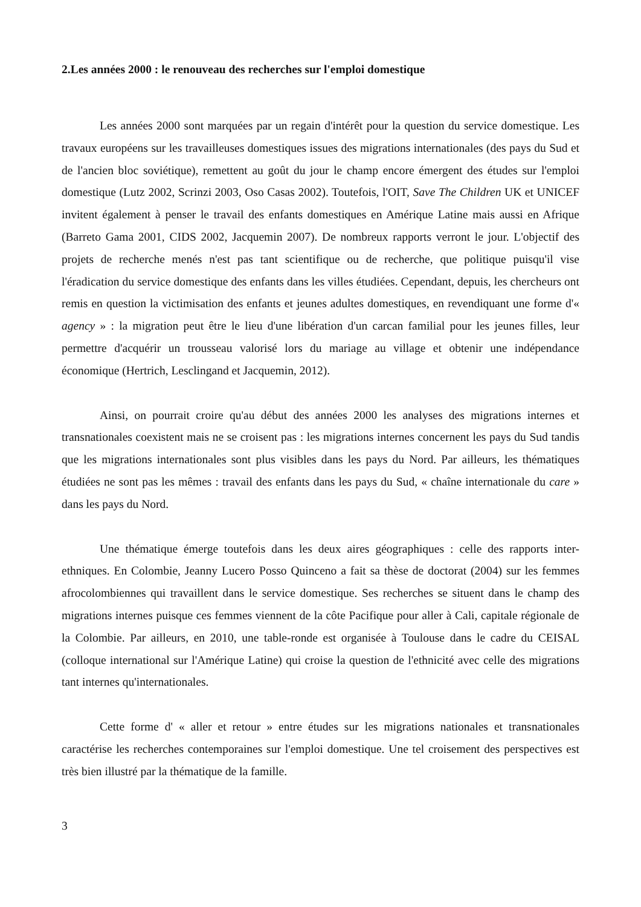2.Les années 2000 : le renouveau des recherches sur l'emploi domestique
Les années 2000 sont marquées par un regain d'intérêt pour la question du service domestique. Les travaux européens sur les travailleuses domestiques issues des migrations internationales (des pays du Sud et de l'ancien bloc soviétique), remettent au goût du jour le champ encore émergent des études sur l'emploi domestique (Lutz 2002, Scrinzi 2003, Oso Casas 2002). Toutefois, l'OIT, Save The Children UK et UNICEF invitent également à penser le travail des enfants domestiques en Amérique Latine mais aussi en Afrique (Barreto Gama 2001, CIDS 2002, Jacquemin 2007). De nombreux rapports verront le jour. L'objectif des projets de recherche menés n'est pas tant scientifique ou de recherche, que politique puisqu'il vise l'éradication du service domestique des enfants dans les villes étudiées. Cependant, depuis, les chercheurs ont remis en question la victimisation des enfants et jeunes adultes domestiques, en revendiquant une forme d'« agency » : la migration peut être le lieu d'une libération d'un carcan familial pour les jeunes filles, leur permettre d'acquérir un trousseau valorisé lors du mariage au village et obtenir une indépendance économique (Hertrich, Lesclingand et Jacquemin, 2012).
Ainsi, on pourrait croire qu'au début des années 2000 les analyses des migrations internes et transnationales coexistent mais ne se croisent pas : les migrations internes concernent les pays du Sud tandis que les migrations internationales sont plus visibles dans les pays du Nord. Par ailleurs, les thématiques étudiées ne sont pas les mêmes : travail des enfants dans les pays du Sud, « chaîne internationale du care » dans les pays du Nord.
Une thématique émerge toutefois dans les deux aires géographiques : celle des rapports inter-ethniques. En Colombie, Jeanny Lucero Posso Quinceno a fait sa thèse de doctorat (2004) sur les femmes afrocolombiennes qui travaillent dans le service domestique. Ses recherches se situent dans le champ des migrations internes puisque ces femmes viennent de la côte Pacifique pour aller à Cali, capitale régionale de la Colombie. Par ailleurs, en 2010, une table-ronde est organisée à Toulouse dans le cadre du CEISAL (colloque international sur l'Amérique Latine) qui croise la question de l'ethnicité avec celle des migrations tant internes qu'internationales.
Cette forme d' « aller et retour » entre études sur les migrations nationales et transnationales caractérise les recherches contemporaines sur l'emploi domestique. Une tel croisement des perspectives est très bien illustré par la thématique de la famille.
3